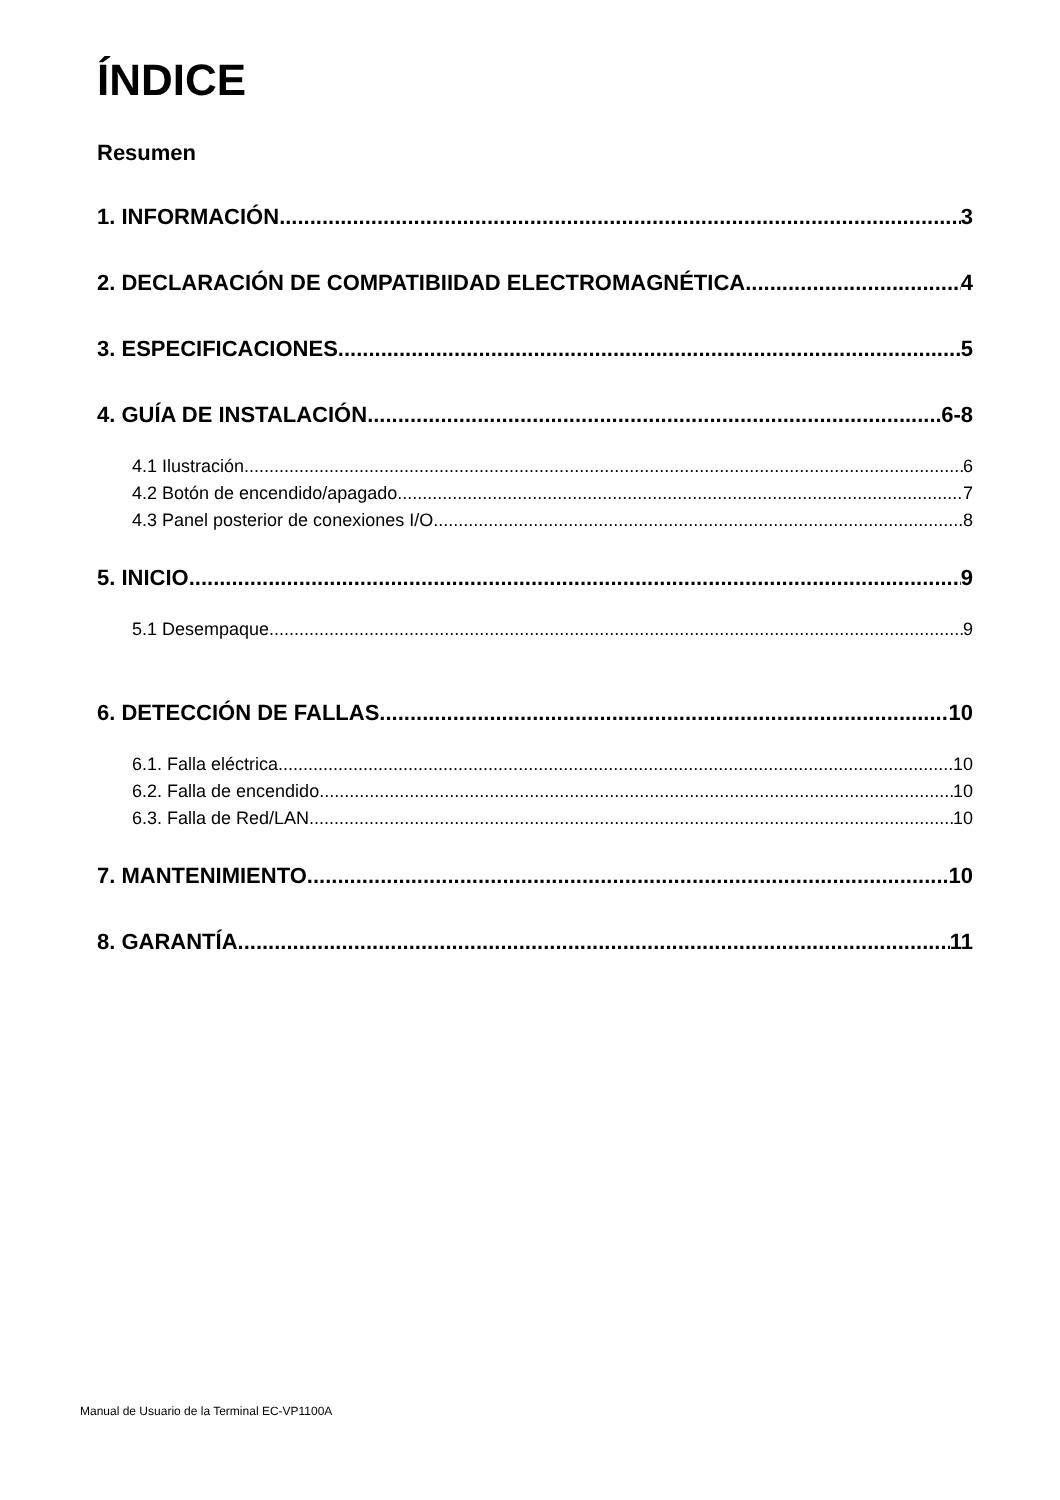ÍNDICE
Resumen
1. INFORMACIÓN 3
2. DECLARACIÓN DE COMPATIBIIDAD ELECTROMAGNÉTICA 4
3. ESPECIFICACIONES 5
4. GUÍA DE INSTALACIÓN 6-8
4.1 Ilustración 6
4.2 Botón de encendido/apagado 7
4.3 Panel posterior de conexiones I/O 8
5. INICIO 9
5.1 Desempaque 9
6. DETECCIÓN DE FALLAS 10
6.1. Falla eléctrica 10
6.2. Falla de encendido 10
6.3. Falla de Red/LAN 10
7. MANTENIMIENTO 10
8. GARANTÍA 11
Manual de Usuario de la Terminal EC-VP1100A